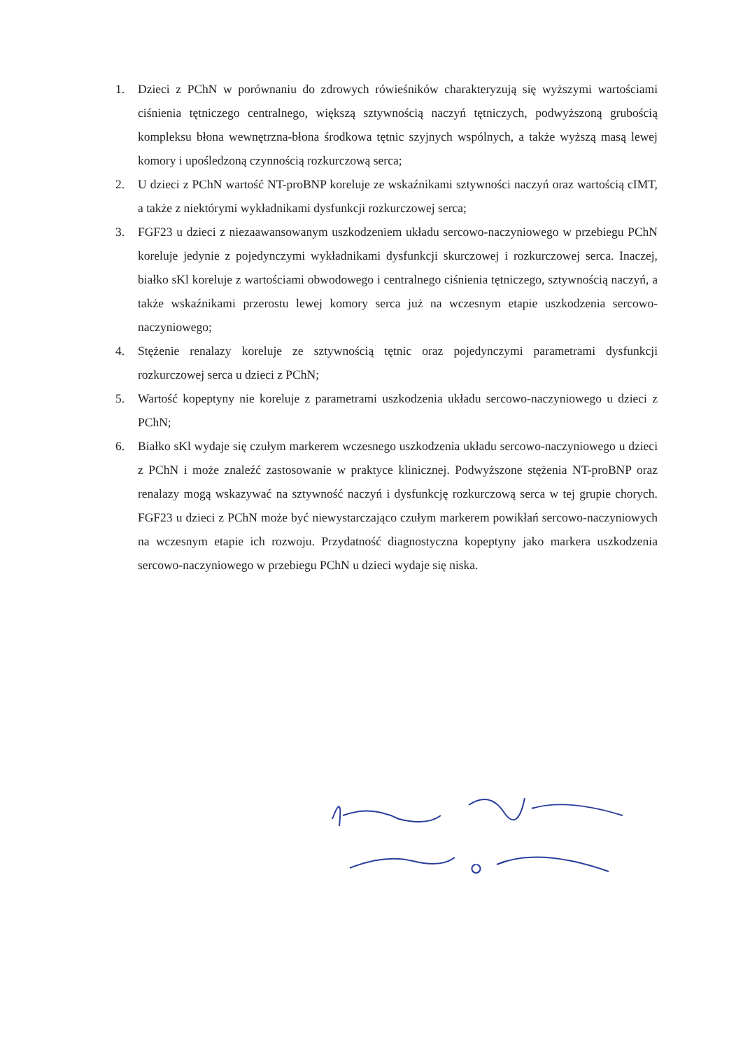1. Dzieci z PChN w porównaniu do zdrowych rówieśników charakteryzują się wyższymi wartościami ciśnienia tętniczego centralnego, większą sztywnością naczyń tętniczych, podwyższoną grubością kompleksu błona wewnętrzna-błona środkowa tętnic szyjnych wspólnych, a także wyższą masą lewej komory i upośledzoną czynnością rozkurczową serca;
2. U dzieci z PChN wartość NT-proBNP koreluje ze wskaźnikami sztywności naczyń oraz wartością cIMT, a także z niektórymi wykładnikami dysfunkcji rozkurczowej serca;
3. FGF23 u dzieci z niezaawansowanym uszkodzeniem układu sercowo-naczyniowego w przebiegu PChN koreluje jedynie z pojedynczymi wykładnikami dysfunkcji skurczowej i rozkurczowej serca. Inaczej, białko sKl koreluje z wartościami obwodowego i centralnego ciśnienia tętniczego, sztywnością naczyń, a także wskaźnikami przerostu lewej komory serca już na wczesnym etapie uszkodzenia sercowo-naczyniowego;
4. Stężenie renalazy koreluje ze sztywnością tętnic oraz pojedynczymi parametrami dysfunkcji rozkurczowej serca u dzieci z PChN;
5. Wartość kopeptyny nie koreluje z parametrami uszkodzenia układu sercowo-naczyniowego u dzieci z PChN;
6. Białko sKl wydaje się czułym markerem wczesnego uszkodzenia układu sercowo-naczyniowego u dzieci z PChN i może znaleźć zastosowanie w praktyce klinicznej. Podwyższone stężenia NT-proBNP oraz renalazy mogą wskazywać na sztywność naczyń i dysfunkcję rozkurczową serca w tej grupie chorych. FGF23 u dzieci z PChN może być niewystarczająco czułym markerem powikłań sercowo-naczyniowych na wczesnym etapie ich rozwoju. Przydatność diagnostyczna kopeptyny jako markera uszkodzenia sercowo-naczyniowego w przebiegu PChN u dzieci wydaje się niska.